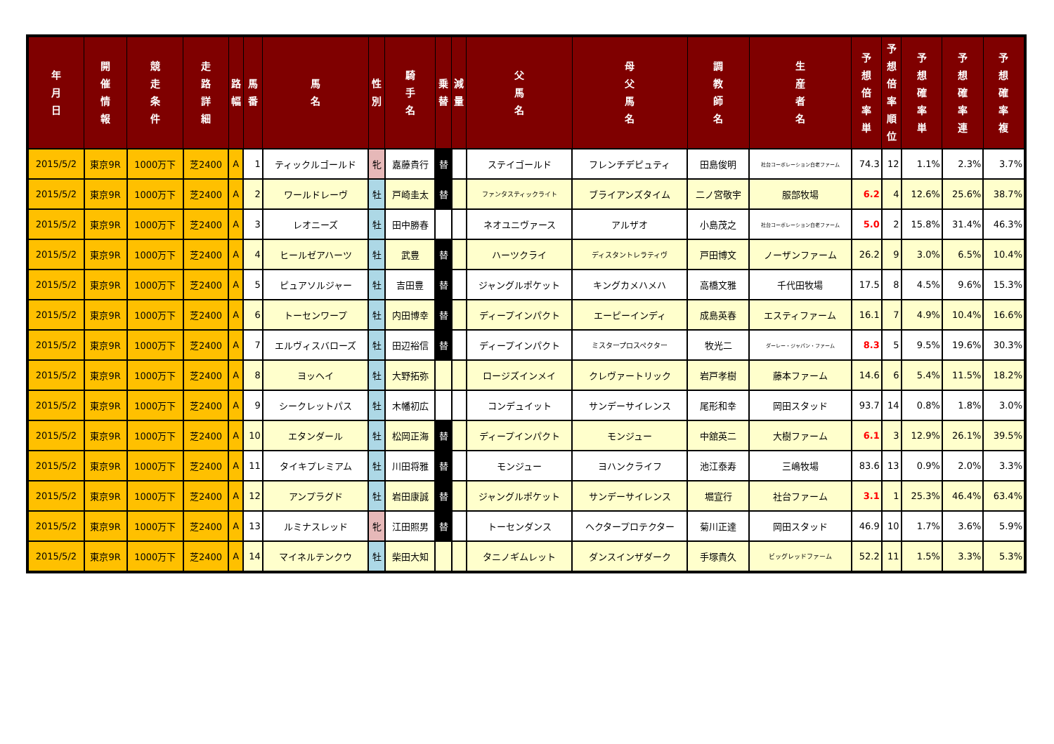| 年 月 日 | 開 催 情 報 | 競 走 条 件 | 走 路 詳 細 | 路 幅 | 馬 番 | 馬 名 | 性 別 | 騎 手 名 | 乗 替 | 減 量 | 父 馬 名 | 母 父 馬 名 | 調 教 師 名 | 生 産 者 名 | 予 想 倍 率 単 | 予 想 倍 率 順 位 | 予 想 確 率 単 | 予 想 確 率 連 | 予 想 確 率 複 |
| --- | --- | --- | --- | --- | --- | --- | --- | --- | --- | --- | --- | --- | --- | --- | --- | --- | --- | --- | --- |
| 2015/5/2 | 東京9R | 1000万下 | 芝2400 | A | 1 | ティックルゴールド | 牝 | 嘉藤貴行 | 替 | | ステイゴールド | フレンチデピュティ | 田島俊明 | 社台コーポレーション白老ファーム | 74.3 | 12 | 1.1% | 2.3% | 3.7% |
| 2015/5/2 | 東京9R | 1000万下 | 芝2400 | A | 2 | ワールドレーヴ | 牡 | 戸崎圭太 | 替 | | ファンタスティックライト | ブライアンズタイム | 二ノ宮敬宇 | 服部牧場 | 6.2 | 4 | 12.6% | 25.6% | 38.7% |
| 2015/5/2 | 東京9R | 1000万下 | 芝2400 | A | 3 | レオニーズ | 牡 | 田中勝春 | | | ネオユニヴァース | アルザオ | 小島茂之 | 社台コーポレーション白老ファーム | 5.0 | 2 | 15.8% | 31.4% | 46.3% |
| 2015/5/2 | 東京9R | 1000万下 | 芝2400 | A | 4 | ヒールゼアハーツ | 牡 | 武豊 | 替 | | ハーツクライ | ディスタントレラティヴ | 戸田博文 | ノーザンファーム | 26.2 | 9 | 3.0% | 6.5% | 10.4% |
| 2015/5/2 | 東京9R | 1000万下 | 芝2400 | A | 5 | ピュアソルジャー | 牡 | 吉田豊 | 替 | | ジャングルポケット | キングカメハメハ | 高橋文雅 | 千代田牧場 | 17.5 | 8 | 4.5% | 9.6% | 15.3% |
| 2015/5/2 | 東京9R | 1000万下 | 芝2400 | A | 6 | トーセンワープ | 牡 | 内田博幸 | 替 | | ディープインパクト | エーピーインディ | 成島英春 | エスティファーム | 16.1 | 7 | 4.9% | 10.4% | 16.6% |
| 2015/5/2 | 東京9R | 1000万下 | 芝2400 | A | 7 | エルヴィスバローズ | 牡 | 田辺裕信 | 替 | | ディープインパクト | ミスタープロスペクター | 牧光二 | ダーレー・ジャパン・ファーム | 8.3 | 5 | 9.5% | 19.6% | 30.3% |
| 2015/5/2 | 東京9R | 1000万下 | 芝2400 | A | 8 | ヨッヘイ | 牡 | 大野拓弥 | | | ロージズインメイ | クレヴァートリック | 岩戸孝樹 | 藤本ファーム | 14.6 | 6 | 5.4% | 11.5% | 18.2% |
| 2015/5/2 | 東京9R | 1000万下 | 芝2400 | A | 9 | シークレットパス | 牡 | 木幡初広 | | | コンデュイット | サンデーサイレンス | 尾形和幸 | 岡田スタッド | 93.7 | 14 | 0.8% | 1.8% | 3.0% |
| 2015/5/2 | 東京9R | 1000万下 | 芝2400 | A | 10 | エタンダール | 牡 | 松岡正海 | 替 | | ディープインパクト | モンジュー | 中舘英二 | 大樹ファーム | 6.1 | 3 | 12.9% | 26.1% | 39.5% |
| 2015/5/2 | 東京9R | 1000万下 | 芝2400 | A | 11 | タイキプレミアム | 牡 | 川田将雅 | 替 | | モンジュー | ヨハンクライフ | 池江泰寿 | 三嶋牧場 | 83.6 | 13 | 0.9% | 2.0% | 3.3% |
| 2015/5/2 | 東京9R | 1000万下 | 芝2400 | A | 12 | アンプラグド | 牡 | 岩田康誠 | 替 | | ジャングルポケット | サンデーサイレンス | 堀宣行 | 社台ファーム | 3.1 | 1 | 25.3% | 46.4% | 63.4% |
| 2015/5/2 | 東京9R | 1000万下 | 芝2400 | A | 13 | ルミナスレッド | 牝 | 江田照男 | 替 | | トーセンダンス | ヘクタープロテクター | 菊川正達 | 岡田スタッド | 46.9 | 10 | 1.7% | 3.6% | 5.9% |
| 2015/5/2 | 東京9R | 1000万下 | 芝2400 | A | 14 | マイネルテンクウ | 牡 | 柴田大知 | | | タニノギムレット | ダンスインザダーク | 手塚貴久 | ビッグレッドファーム | 52.2 | 11 | 1.5% | 3.3% | 5.3% |